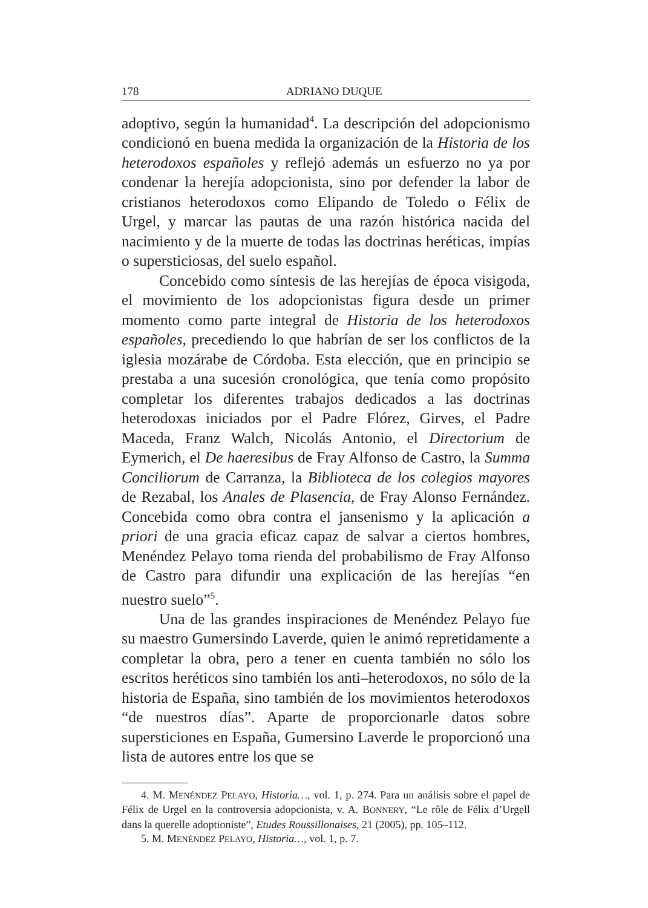178 ADRIANO DUQUE
adoptivo, según la humanidad<sup>4</sup>. La descripción del adopcionismo condicionó en buena medida la organización de la Historia de los heterodoxos españoles y reflejó además un esfuerzo no ya por condenar la herejía adopcionista, sino por defender la labor de cristianos heterodoxos como Elipando de Toledo o Félix de Urgel, y marcar las pautas de una razón histórica nacida del nacimiento y de la muerte de todas las doctrinas heréticas, impías o supersticiosas, del suelo español.
Concebido como síntesis de las herejías de época visigoda, el movimiento de los adopcionistas figura desde un primer momento como parte integral de Historia de los heterodoxos españoles, precediendo lo que habrían de ser los conflictos de la iglesia mozárabe de Córdoba. Esta elección, que en principio se prestaba a una sucesión cronológica, que tenía como propósito completar los diferentes trabajos dedicados a las doctrinas heterodoxas iniciados por el Padre Flórez, Girves, el Padre Maceda, Franz Walch, Nicolás Antonio, el Directorium de Eymerich, el De haeresibus de Fray Alfonso de Castro, la Summa Conciliorum de Carranza, la Biblioteca de los colegios mayores de Rezabal, los Anales de Plasencia, de Fray Alonso Fernández. Concebida como obra contra el jansenismo y la aplicación a priori de una gracia eficaz capaz de salvar a ciertos hombres, Menéndez Pelayo toma rienda del probabilismo de Fray Alfonso de Castro para difundir una explicación de las herejías “en nuestro suelo”<sup>5</sup>.
Una de las grandes inspiraciones de Menéndez Pelayo fue su maestro Gumersindo Laverde, quien le animó repretidamente a completar la obra, pero a tener en cuenta también no sólo los escritos heréticos sino también los anti–heterodoxos, no sólo de la historia de España, sino también de los movimientos heterodoxos “de nuestros días”. Aparte de proporcionarle datos sobre supersticiones en España, Gumersino Laverde le proporcionó una lista de autores entre los que se
4. M. MENÉNDEZ PELAYO, Historia…, vol. 1, p. 274. Para un análisis sobre el papel de Félix de Urgel en la controversia adopcionista, v. A. BONNERY, “Le rôle de Félix d’Urgell dans la querelle adoptioniste”, Etudes Roussillonaises, 21 (2005), pp. 105–112.
5. M. MENÉNDEZ PELAYO, Historia…, vol. 1, p. 7.